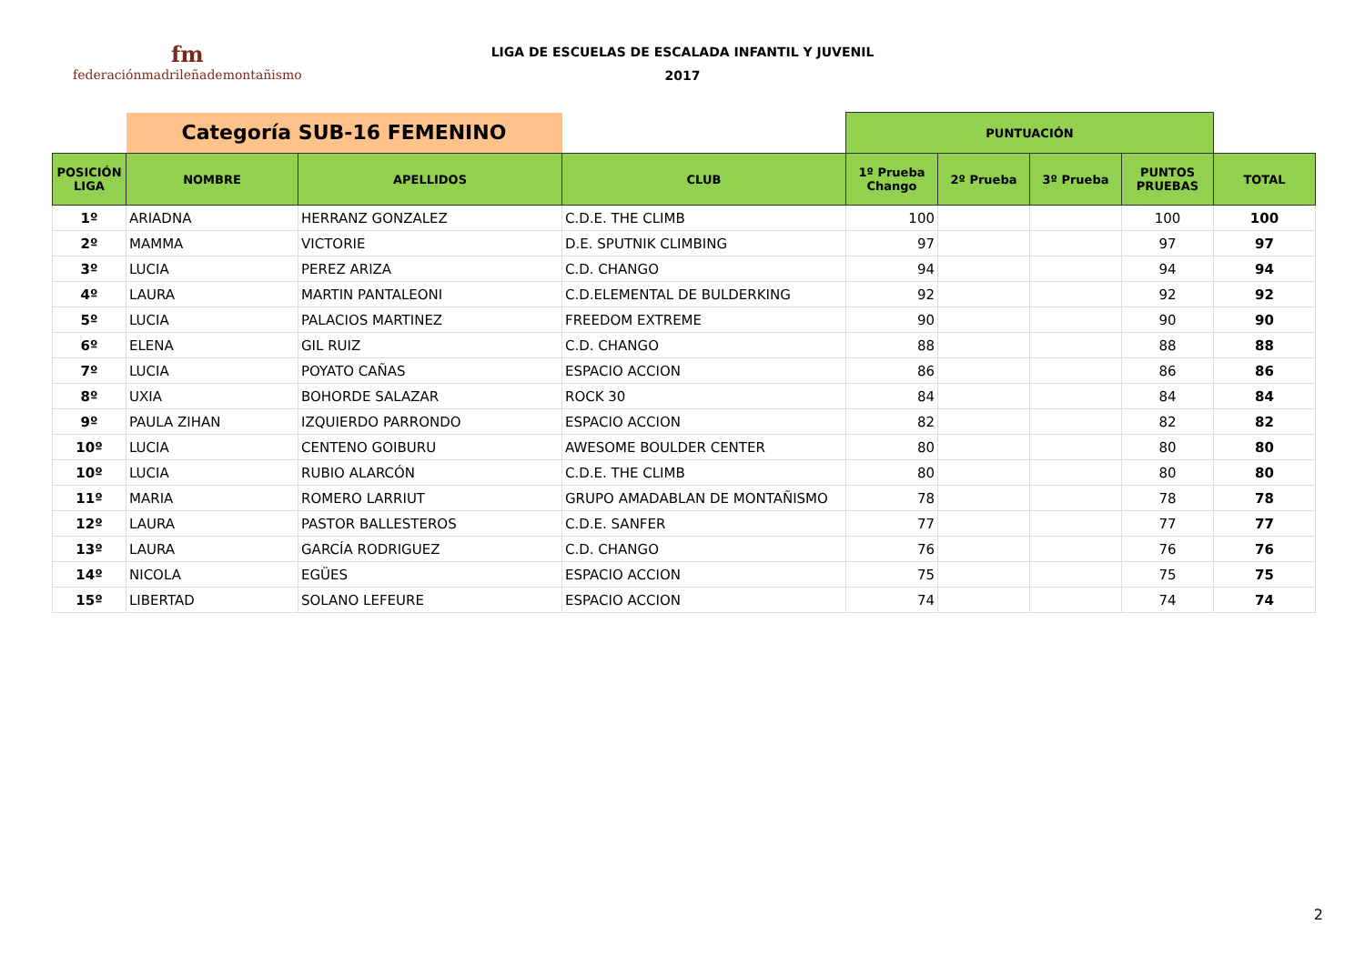fm
federaciónmadrileñademontañismo
LIGA DE ESCUELAS DE ESCALADA INFANTIL Y JUVENIL
2017
| | Categoría SUB-16 FEMENINO | | | PUNTUACIÓN | | | | |
| POSICIÓN LIGA | NOMBRE | APELLIDOS | CLUB | 1º Prueba Chango | 2º Prueba | 3º Prueba | PUNTOS PRUEBAS | TOTAL |
| 1º | ARIADNA | HERRANZ GONZALEZ | C.D.E. THE CLIMB | 100 | | | 100 | 100 |
| 2º | MAMMA | VICTORIE | D.E. SPUTNIK CLIMBING | 97 | | | 97 | 97 |
| 3º | LUCIA | PEREZ ARIZA | C.D. CHANGO | 94 | | | 94 | 94 |
| 4º | LAURA | MARTIN PANTALEONI | C.D.ELEMENTAL DE BULDERKING | 92 | | | 92 | 92 |
| 5º | LUCIA | PALACIOS MARTINEZ | FREEDOM EXTREME | 90 | | | 90 | 90 |
| 6º | ELENA | GIL RUIZ | C.D. CHANGO | 88 | | | 88 | 88 |
| 7º | LUCIA | POYATO CAÑAS | ESPACIO ACCION | 86 | | | 86 | 86 |
| 8º | UXIA | BOHORDE SALAZAR | ROCK 30 | 84 | | | 84 | 84 |
| 9º | PAULA ZIHAN | IZQUIERDO PARRONDO | ESPACIO ACCION | 82 | | | 82 | 82 |
| 10º | LUCIA | CENTENO GOIBURU | AWESOME BOULDER CENTER | 80 | | | 80 | 80 |
| 10º | LUCIA | RUBIO ALARCÓN | C.D.E. THE CLIMB | 80 | | | 80 | 80 |
| 11º | MARIA | ROMERO LARRIUT | GRUPO AMADABLAN DE MONTAÑISMO | 78 | | | 78 | 78 |
| 12º | LAURA | PASTOR BALLESTEROS | C.D.E. SANFER | 77 | | | 77 | 77 |
| 13º | LAURA | GARCÍA RODRIGUEZ | C.D. CHANGO | 76 | | | 76 | 76 |
| 14º | NICOLA | EGÜES | ESPACIO ACCION | 75 | | | 75 | 75 |
| 15º | LIBERTAD | SOLANO LEFEURE | ESPACIO ACCION | 74 | | | 74 | 74 |
2